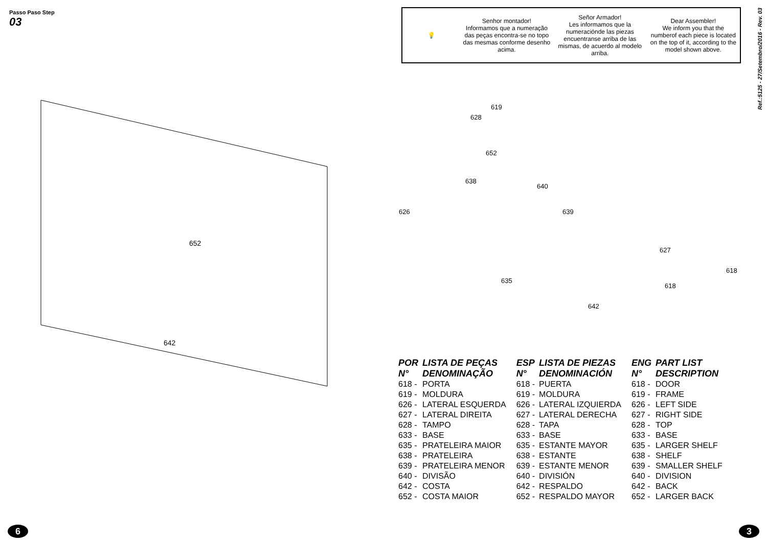Passo Paso Step 03
652
642
6
💡
Senhor montador!
Informamos que a numeração das peças encontra-se no topo das mesmas conforme desenho acima.
Señor Armador!
Les informamos que la numeraciónde las piezas encuentranse arriba de las mismas, de acuerdo al modelo arriba.
Dear Assembler!
We inform you that the numberof each piece is located on the top of it, according to the model shown above.
Ref.:5125 - 27/Setembro/2016 - Rev. 03
619
628
652
638
640
639
626
627
635
642
618
618
| POR | LISTA DE PEÇAS |
| --- | --- |
| N° | DENOMINAÇÃO |
| 618 - | PORTA |
| 619 - | MOLDURA |
| 626 - | LATERAL ESQUERDA |
| 627 - | LATERAL DIREITA |
| 628 - | TAMPO |
| 633 - | BASE |
| 635 - | PRATELEIRA MAIOR |
| 638 - | PRATELEIRA |
| 639 - | PRATELEIRA MENOR |
| 640 - | DIVISÃO |
| 642 - | COSTA |
| 652 - | COSTA MAIOR |
| ESP | LISTA DE PIEZAS |
| --- | --- |
| N° | DENOMINACIÓN |
| 618 - | PUERTA |
| 619 - | MOLDURA |
| 626 - | LATERAL IZQUIERDA |
| 627 - | LATERAL DERECHA |
| 628 - | TAPA |
| 633 - | BASE |
| 635 - | ESTANTE MAYOR |
| 638 - | ESTANTE |
| 639 - | ESTANTE MENOR |
| 640 - | DIVISIÓN |
| 642 - | RESPALDO |
| 652 - | RESPALDO MAYOR |
| ENG | PART LIST |
| --- | --- |
| N° | DESCRIPTION |
| 618 - | DOOR |
| 619 - | FRAME |
| 626 - | LEFT SIDE |
| 627 - | RIGHT SIDE |
| 628 - | TOP |
| 633 - | BASE |
| 635 - | LARGER SHELF |
| 638 - | SHELF |
| 639 - | SMALLER SHELF |
| 640 - | DIVISION |
| 642 - | BACK |
| 652 - | LARGER BACK |
3